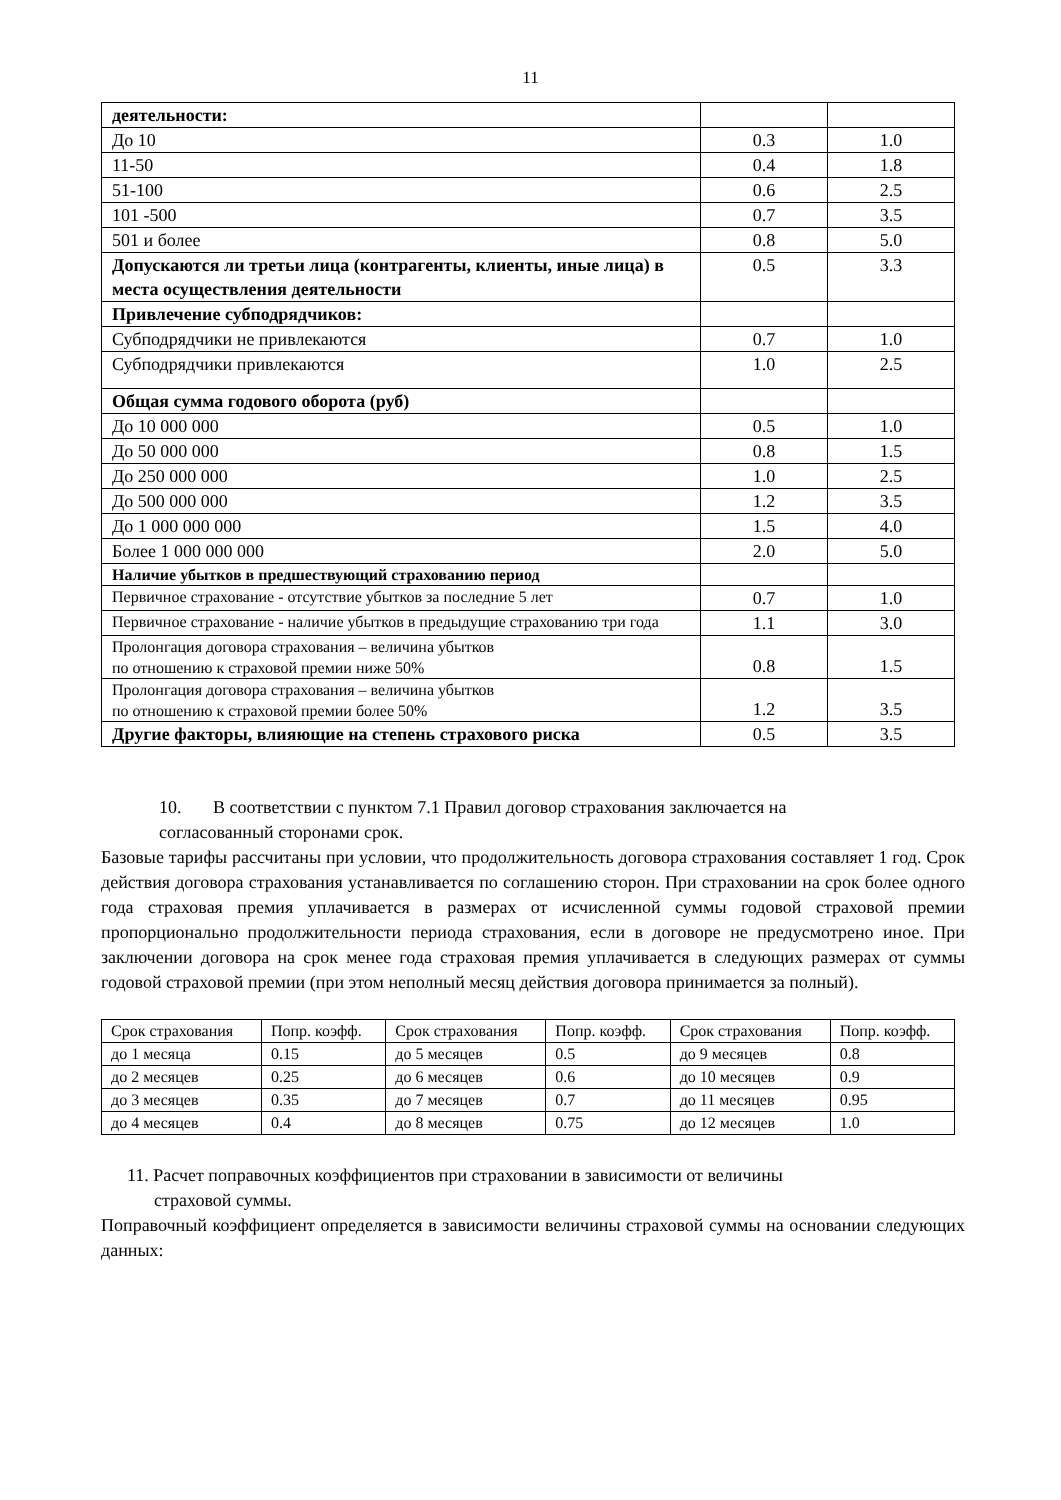11
| деятельности: | | |
| До 10 | 0.3 | 1.0 |
| 11-50 | 0.4 | 1.8 |
| 51-100 | 0.6 | 2.5 |
| 101 -500 | 0.7 | 3.5 |
| 501 и более | 0.8 | 5.0 |
| Допускаются ли третьи лица (контрагенты, клиенты, иные лица) в места осуществления деятельности | 0.5 | 3.3 |
| Привлечение субподрядчиков: | | |
| Субподрядчики не привлекаются | 0.7 | 1.0 |
| Субподрядчики привлекаются | 1.0 | 2.5 |
| Общая сумма годового оборота (руб) | | |
| До 10 000 000 | 0.5 | 1.0 |
| До 50 000 000 | 0.8 | 1.5 |
| До 250 000 000 | 1.0 | 2.5 |
| До 500 000 000 | 1.2 | 3.5 |
| До 1 000 000 000 | 1.5 | 4.0 |
| Более 1 000 000 000 | 2.0 | 5.0 |
| Наличие убытков в предшествующий страхованию период | | |
| Первичное страхование - отсутствие убытков за последние 5 лет | 0.7 | 1.0 |
| Первичное страхование - наличие убытков в предыдущие страхованию три года | 1.1 | 3.0 |
| Пролонгация договора страхования – величина убытков по отношению к страховой премии ниже 50% | 0.8 | 1.5 |
| Пролонгация договора страхования – величина убытков по отношению к страховой премии более 50% | 1.2 | 3.5 |
| Другие факторы, влияющие на степень страхового риска | 0.5 | 3.5 |
10. В соответствии с пунктом 7.1 Правил договор страхования заключается на
согласованный сторонами срок.
Базовые тарифы рассчитаны при условии, что продолжительность договора страхования составляет 1 год. Срок действия договора страхования устанавливается по соглашению сторон. При страховании на срок более одного года страховая премия уплачивается в размерах от исчисленной суммы годовой страховой премии пропорционально продолжительности периода страхования, если в договоре не предусмотрено иное. При заключении договора на срок менее года страховая премия уплачивается в следующих размерах от суммы годовой страховой премии (при этом неполный месяц действия договора принимается за полный).
| Срок страхования | Попр. коэфф. | Срок страхования | Попр. коэфф. | Срок страхования | Попр. коэфф. |
| до 1 месяца | 0.15 | до 5 месяцев | 0.5 | до 9 месяцев | 0.8 |
| до 2 месяцев | 0.25 | до 6 месяцев | 0.6 | до 10 месяцев | 0.9 |
| до 3 месяцев | 0.35 | до 7 месяцев | 0.7 | до 11 месяцев | 0.95 |
| до 4 месяцев | 0.4 | до 8 месяцев | 0.75 | до 12 месяцев | 1.0 |
11. Расчет поправочных коэффициентов при страховании в зависимости от величины
страховой суммы.
Поправочный коэффициент определяется в зависимости величины страховой суммы на основании следующих данных: